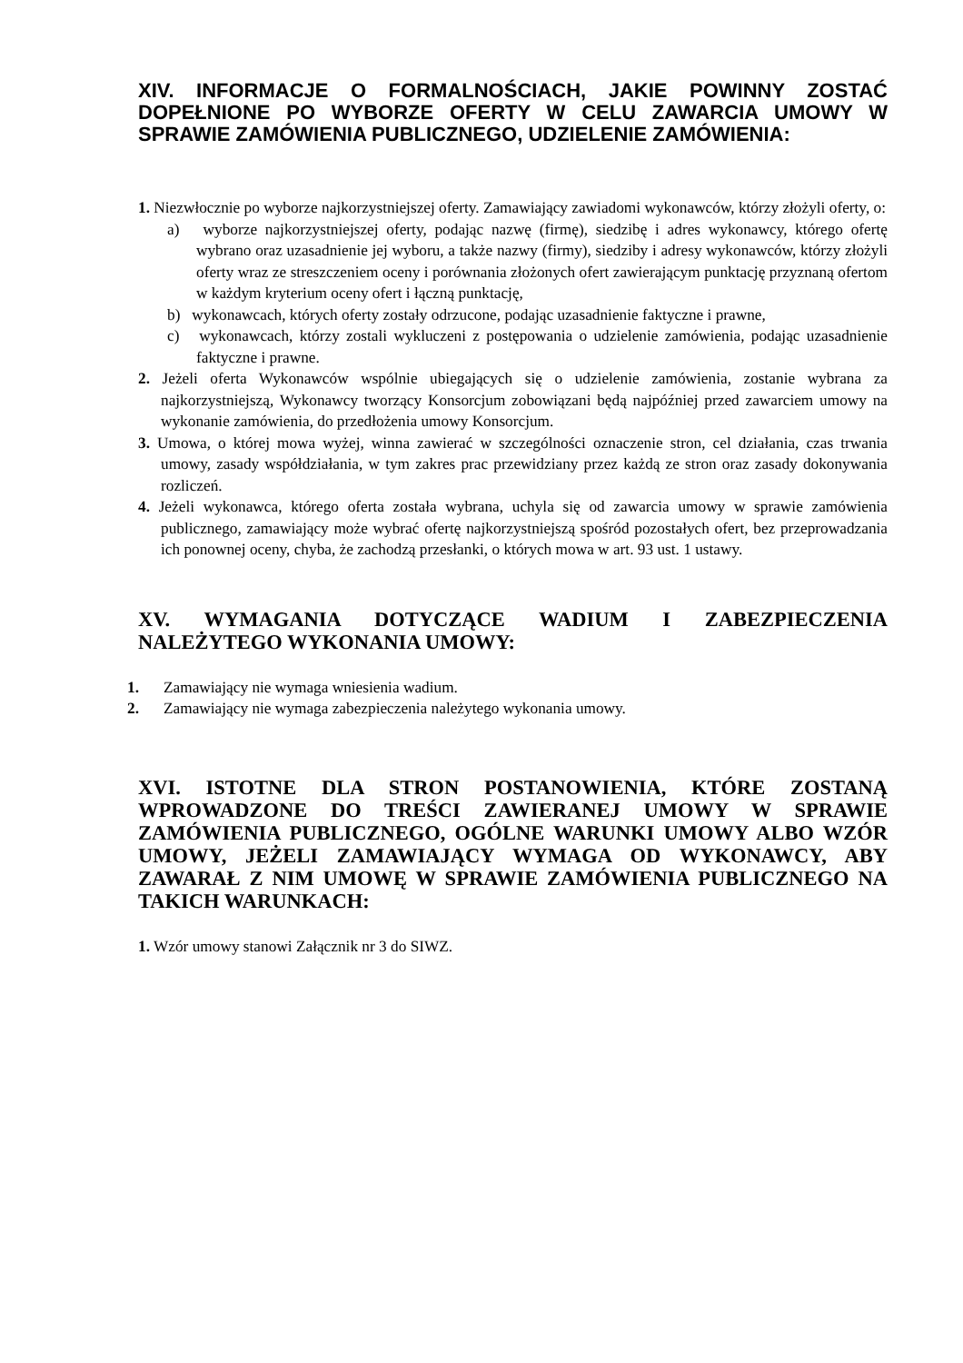XIV. INFORMACJE O FORMALNOŚCIACH, JAKIE POWINNY ZOSTAĆ DOPEŁNIONE PO WYBORZE OFERTY W CELU ZAWARCIA UMOWY W SPRAWIE ZAMÓWIENIA PUBLICZNEGO, UDZIELENIE ZAMÓWIENIA:
1. Niezwłocznie po wyborze najkorzystniejszej oferty. Zamawiający zawiadomi wykonawców, którzy złożyli oferty, o:
a) wyborze najkorzystniejszej oferty, podając nazwę (firmę), siedzibę i adres wykonawcy, którego ofertę wybrano oraz uzasadnienie jej wyboru, a także nazwy (firmy), siedziby i adresy wykonawców, którzy złożyli oferty wraz ze streszczeniem oceny i porównania złożonych ofert zawierającym punktację przyznaną ofertom w każdym kryterium oceny ofert i łączną punktację,
b) wykonawcach, których oferty zostały odrzucone, podając uzasadnienie faktyczne i prawne,
c) wykonawcach, którzy zostali wykluczeni z postępowania o udzielenie zamówienia, podając uzasadnienie faktyczne i prawne.
2. Jeżeli oferta Wykonawców wspólnie ubiegających się o udzielenie zamówienia, zostanie wybrana za najkorzystniejszą, Wykonawcy tworzący Konsorcjum zobowiązani będą najpóźniej przed zawarciem umowy na wykonanie zamówienia, do przedłożenia umowy Konsorcjum.
3. Umowa, o której mowa wyżej, winna zawierać w szczególności oznaczenie stron, cel działania, czas trwania umowy, zasady współdziałania, w tym zakres prac przewidziany przez każdą ze stron oraz zasady dokonywania rozliczeń.
4. Jeżeli wykonawca, którego oferta została wybrana, uchyla się od zawarcia umowy w sprawie zamówienia publicznego, zamawiający może wybrać ofertę najkorzystniejszą spośród pozostałych ofert, bez przeprowadzania ich ponownej oceny, chyba, że zachodzą przesłanki, o których mowa w art. 93 ust. 1 ustawy.
XV. WYMAGANIA DOTYCZĄCE WADIUM I ZABEZPIECZENIA NALEŻYTEGO WYKONANIA UMOWY:
1. Zamawiający nie wymaga wniesienia wadium.
2. Zamawiający nie wymaga zabezpieczenia należytego wykonania umowy.
XVI. ISTOTNE DLA STRON POSTANOWIENIA, KTÓRE ZOSTANĄ WPROWADZONE DO TREŚCI ZAWIERANEJ UMOWY W SPRAWIE ZAMÓWIENIA PUBLICZNEGO, OGÓLNE WARUNKI UMOWY ALBO WZÓR UMOWY, JEŻELI ZAMAWIAJĄCY WYMAGA OD WYKONAWCY, ABY ZAWARAŁ Z NIM UMOWĘ W SPRAWIE ZAMÓWIENIA PUBLICZNEGO NA TAKICH WARUNKACH:
1. Wzór umowy stanowi Załącznik nr 3 do SIWZ.